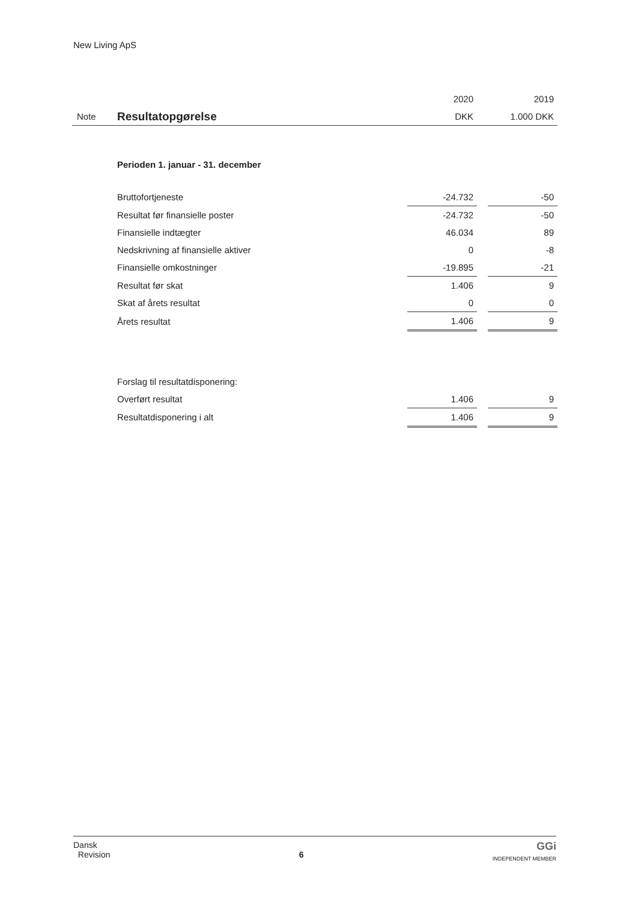New Living ApS
| | | 2020 | | 2019 |
| --- | --- | --- | --- | --- |
| Note | Resultatopgørelse | DKK | | 1.000 DKK |
| | Perioden 1. januar - 31. december | | | |
| | Bruttofortjeneste | -24.732 | | -50 |
| | Resultat før finansielle poster | -24.732 | | -50 |
| | Finansielle indtægter | 46.034 | | 89 |
| | Nedskrivning af finansielle aktiver | 0 | | -8 |
| | Finansielle omkostninger | -19.895 | | -21 |
| | Resultat før skat | 1.406 | | 9 |
| | Skat af årets resultat | 0 | | 0 |
| | Årets resultat | 1.406 | | 9 |
| | Forslag til resultatdisponering: | | | |
| | Overført resultat | 1.406 | | 9 |
| | Resultatdisponering i alt | 1.406 | | 9 |
Dansk
Revision
6
GGi
INDEPENDENT MEMBER